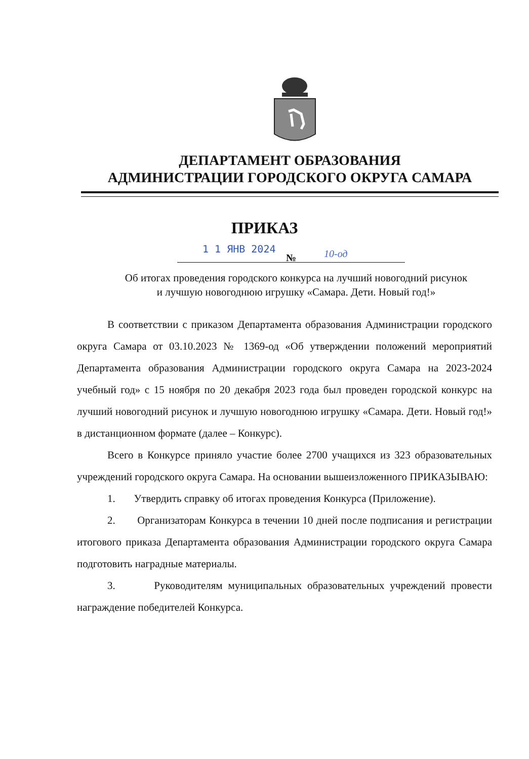ДЕПАРТАМЕНТ ОБРАЗОВАНИЯ
АДМИНИСТРАЦИИ ГОРОДСКОГО ОКРУГА САМАРА
ПРИКАЗ
1 1 ЯНВ 2024
№ 10-од
Об итогах проведения городского конкурса на лучший новогодний рисунок
и лучшую новогоднюю игрушку «Самара. Дети. Новый год!»
В соответствии с приказом Департамента образования Администрации городского округа Самара от 03.10.2023 № 1369-од «Об утверждении положений мероприятий Департамента образования Администрации городского округа Самара на 2023-2024 учебный год» с 15 ноября по 20 декабря 2023 года был проведен городской конкурс на лучший новогодний рисунок и лучшую новогоднюю игрушку «Самара. Дети. Новый год!» в дистанционном формате (далее – Конкурс).
Всего в Конкурсе приняло участие более 2700 учащихся из 323 образовательных учреждений городского округа Самара. На основании вышеизложенного ПРИКАЗЫВАЮ:
1. Утвердить справку об итогах проведения Конкурса (Приложение).
2. Организаторам Конкурса в течении 10 дней после подписания и регистрации итогового приказа Департамента образования Администрации городского округа Самара подготовить наградные материалы.
3. Руководителям муниципальных образовательных учреждений провести награждение победителей Конкурса.